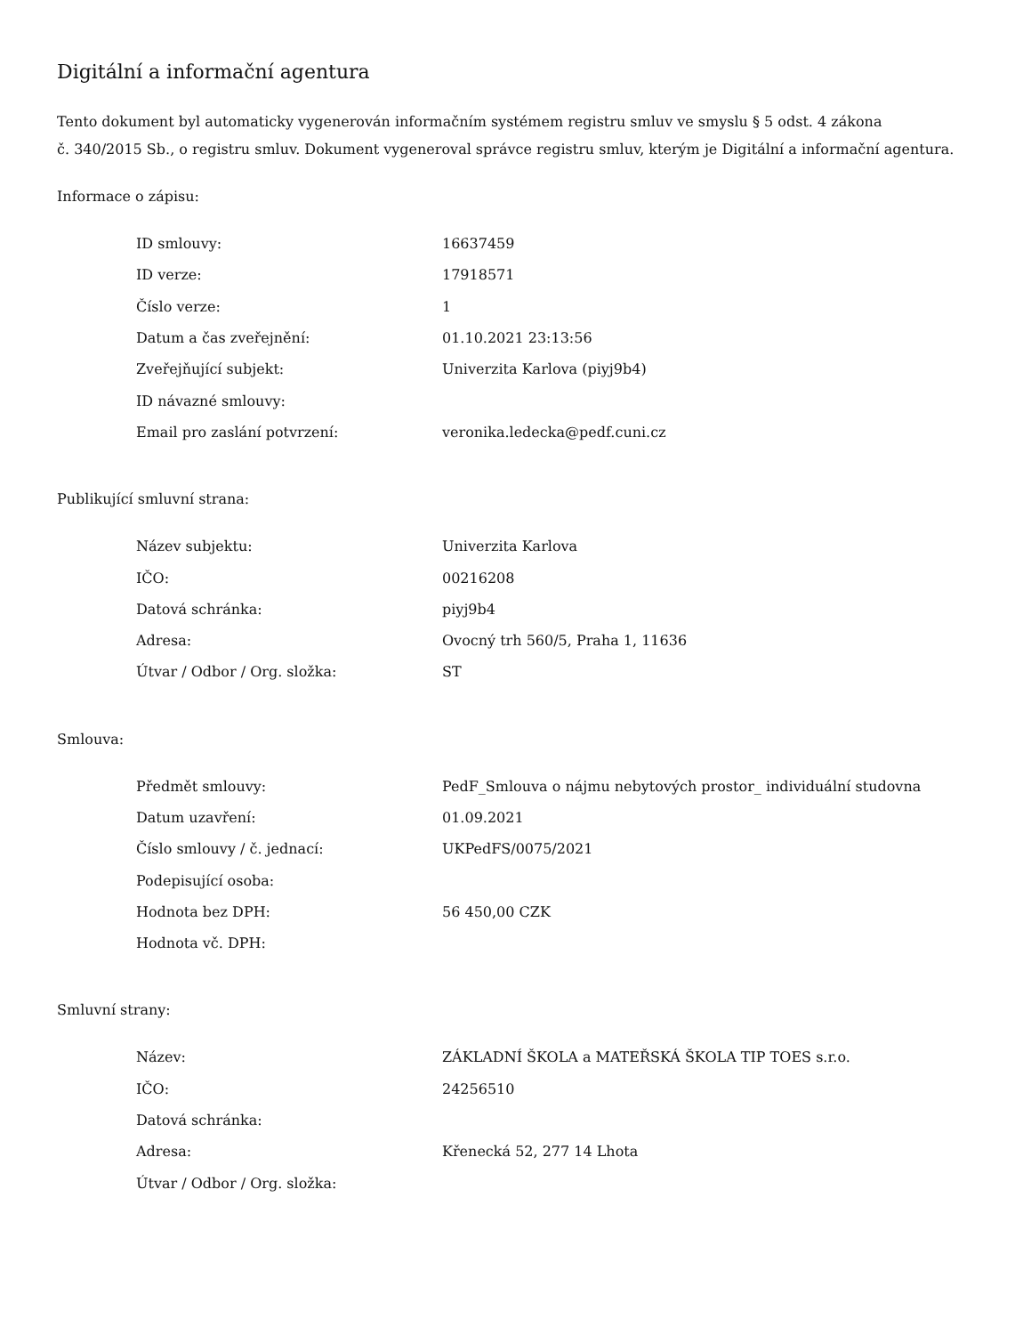Digitální a informační agentura
Tento dokument byl automaticky vygenerován informačním systémem registru smluv ve smyslu § 5 odst. 4 zákona
č. 340/2015 Sb., o registru smluv. Dokument vygeneroval správce registru smluv, kterým je Digitální a informační agentura.
Informace o zápisu:
| ID smlouvy: | 16637459 |
| ID verze: | 17918571 |
| Číslo verze: | 1 |
| Datum a čas zveřejnění: | 01.10.2021 23:13:56 |
| Zveřejňující subjekt: | Univerzita Karlova (piyj9b4) |
| ID návazné smlouvy: | |
| Email pro zaslání potvrzení: | veronika.ledecka@pedf.cuni.cz |
Publikující smluvní strana:
| Název subjektu: | Univerzita Karlova |
| IČO: | 00216208 |
| Datová schránka: | piyj9b4 |
| Adresa: | Ovocný trh 560/5, Praha 1, 11636 |
| Útvar / Odbor / Org. složka: | ST |
Smlouva:
| Předmět smlouvy: | PedF_Smlouva o nájmu nebytových prostor_ individuální studovna |
| Datum uzavření: | 01.09.2021 |
| Číslo smlouvy / č. jednací: | UKPedFS/0075/2021 |
| Podepisující osoba: | |
| Hodnota bez DPH: | 56 450,00 CZK |
| Hodnota vč. DPH: | |
Smluvní strany:
| Název: | ZÁKLADNÍ ŠKOLA a MATEŘSKÁ ŠKOLA TIP TOES s.r.o. |
| IČO: | 24256510 |
| Datová schránka: | |
| Adresa: | Křenecká 52, 277 14 Lhota |
| Útvar / Odbor / Org. složka: | |